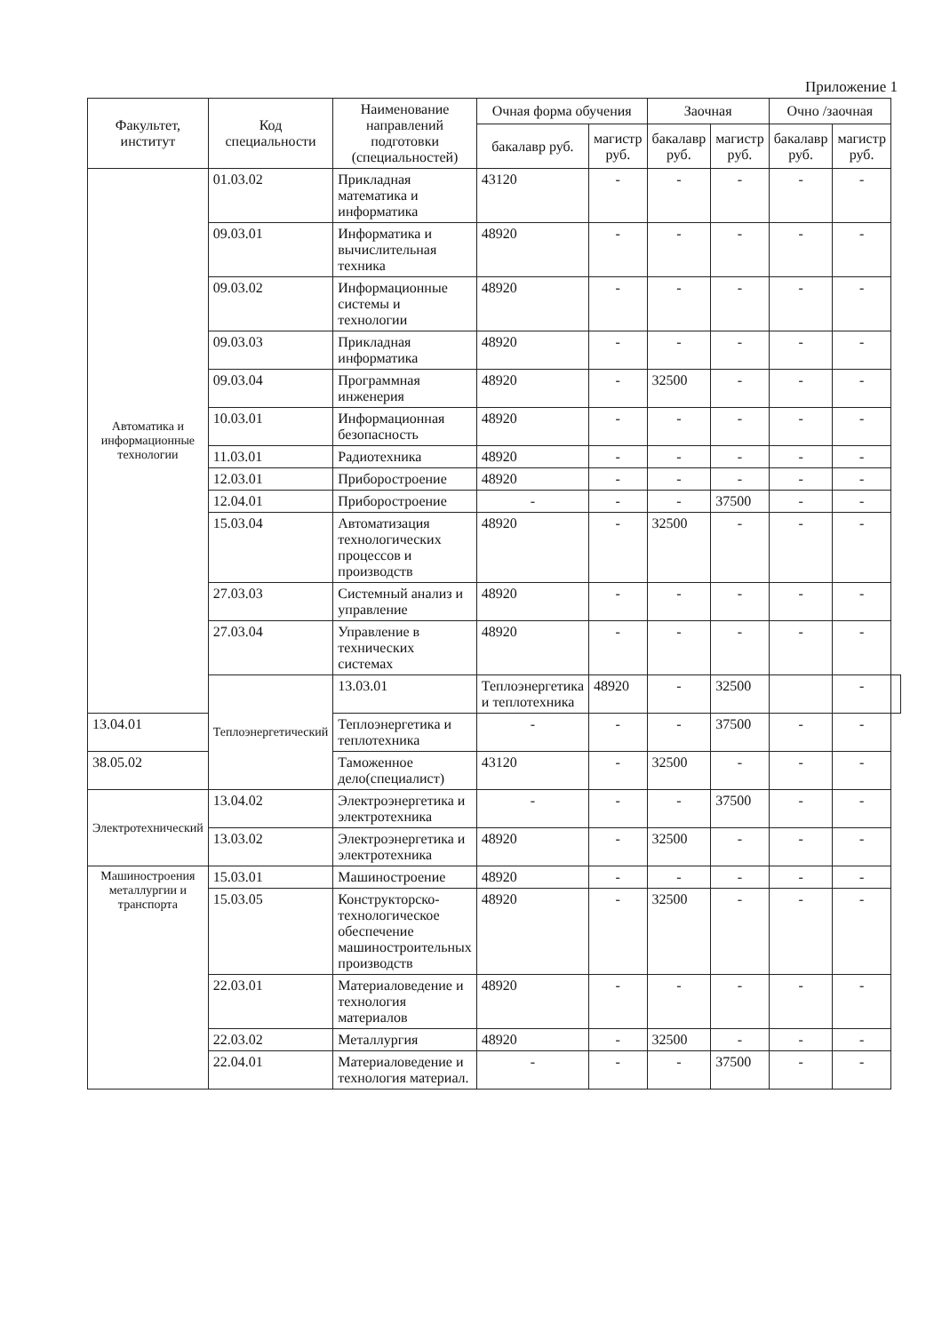Приложение 1
| Факультет, институт | Код специальности | Наименование направлений подготовки (специальностей) | Очная форма обучения | | Заочная | | Очно /заочная | | |
| --- | --- | --- | --- | --- | --- | --- | --- | --- | --- |
| | | | бакалавр руб. | магистр руб. | бакалавр руб. | магистр руб. | бакалавр руб. | магистр руб. | |
| Автоматика и информационные технологии | 01.03.02 | Прикладная математика и информатика | 43120 | - | - | - | - | - | |
| | 09.03.01 | Информатика и вычислительная техника | 48920 | - | - | - | - | - | |
| | 09.03.02 | Информационные системы и технологии | 48920 | - | - | - | - | - | |
| | 09.03.03 | Прикладная информатика | 48920 | - | - | - | - | - | |
| | 09.03.04 | Программная инженерия | 48920 | - | 32500 | - | - | - | |
| | 10.03.01 | Информационная безопасность | 48920 | - | - | - | - | - | |
| | 11.03.01 | Радиотехника | 48920 | - | - | - | - | - | |
| | 12.03.01 | Приборостроение | 48920 | - | - | - | - | - | |
| | 12.04.01 | Приборостроение | - | - | - | 37500 | - | - | |
| | 15.03.04 | Автоматизация технологических процессов и производств | 48920 | - | 32500 | - | - | - | |
| | 27.03.03 | Системный анализ и управление | 48920 | - | - | - | - | - | |
| | 27.03.04 | Управление в технических системах | 48920 | - | - | - | - | - | |
| | Теплоэнергетический | 13.03.01 | Теплоэнергетика и теплотехника | 48920 | - | 32500 | | - | |
| 13.04.01 | | Теплоэнергетика и теплотехника | - | - | - | 37500 | - | - | |
| 38.05.02 | | Таможенное дело(специалист) | 43120 | - | 32500 | - | - | - | |
| Электротехнический | 13.04.02 | Электроэнергетика и электротехника | - | - | - | 37500 | - | - | |
| | 13.03.02 | Электроэнергетика и электротехника | 48920 | - | 32500 | - | - | - | |
| Машиностроения металлургии и транспорта | 15.03.01 | Машиностроение | 48920 | - | - | - | - | - | |
| | 15.03.05 | Конструкторско-технологическое обеспечение машиностроительных производств | 48920 | - | 32500 | - | - | - | |
| | 22.03.01 | Материаловедение и технология материалов | 48920 | - | - | - | - | - | |
| | 22.03.02 | Металлургия | 48920 | - | 32500 | - | - | - | |
| | 22.04.01 | Материаловедение и технология материал. | - | - | - | 37500 | - | - | |